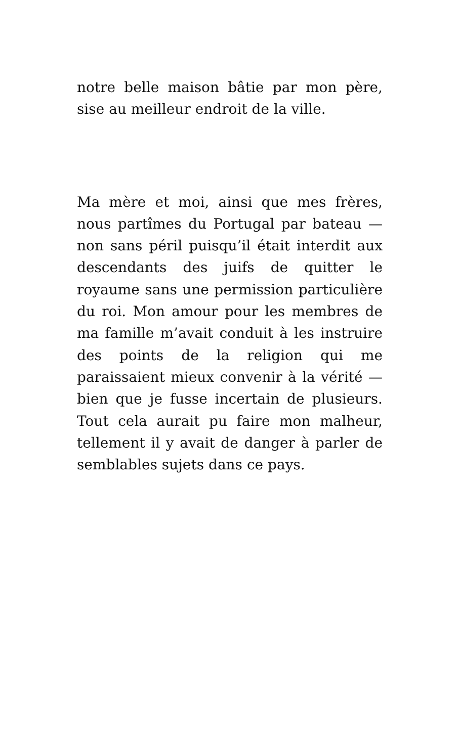notre belle maison bâtie par mon père, sise au meilleur endroit de la ville.
Ma mère et moi, ainsi que mes frères, nous partîmes du Portugal par bateau — non sans péril puisqu’il était interdit aux descendants des juifs de quitter le royaume sans une permission particulière du roi. Mon amour pour les membres de ma famille m’avait conduit à les instruire des points de la religion qui me paraissaient mieux convenir à la vérité — bien que je fusse incertain de plusieurs. Tout cela aurait pu faire mon malheur, tellement il y avait de danger à parler de semblables sujets dans ce pays.